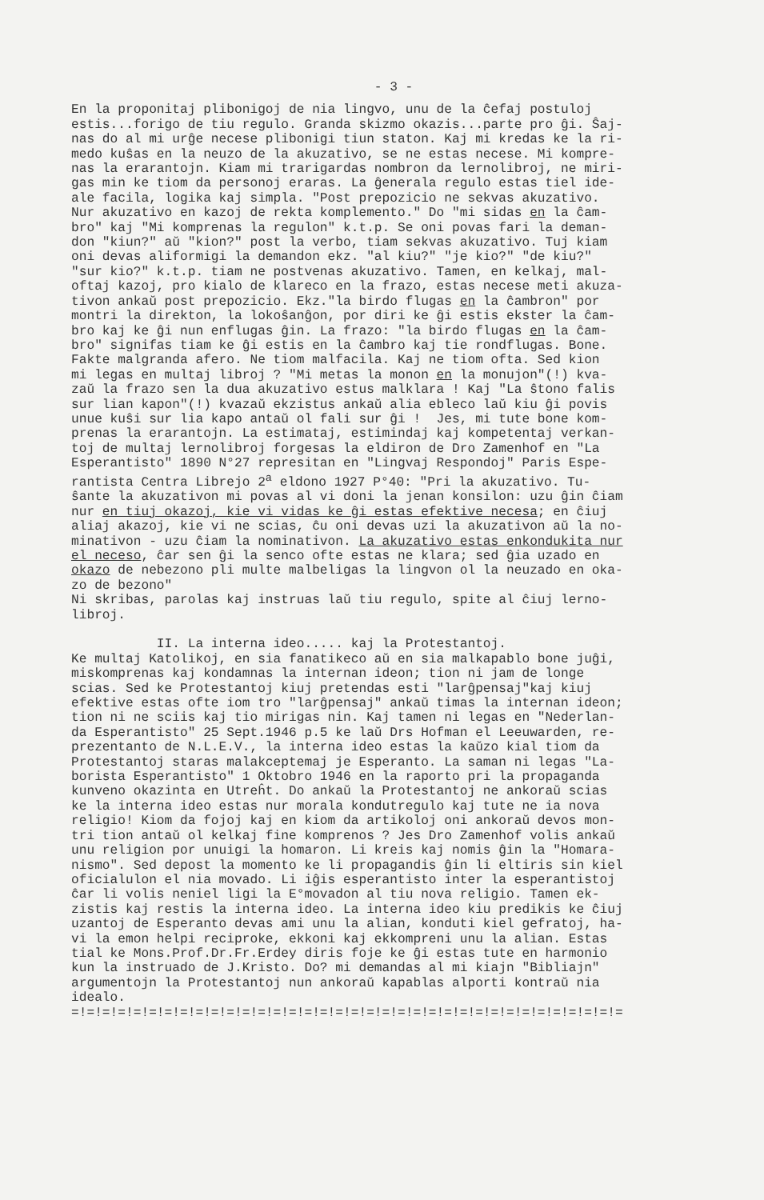- 3 -
En la proponitaj plibonigoj de nia lingvo, unu de la ĉefaj postuloj estis...forigo de tiu regulo. Granda skizmo okazis...parte pro ĝi. Ŝaj- nas do al mi urĝe necese plibonigi tiun staton. Kaj mi kredas ke la ri- medo kuŝas en la neuzo de la akuzativo, se ne estas necese. Mi kompre- nas la erarantojn. Kiam mi trarigardas nombron da lernolibroj, ne miri- gas min ke tiom da personoj eraras. La ĝenerala regulo estas tiel ide- ale facila, logika kaj simpla. "Post prepozicio ne sekvas akuzativo. Nur akuzativo en kazoj de rekta komplemento." Do "mi sidas en la ĉam- bro" kaj "Mi komprenas la regulon" k.t.p. Se oni povas fari la deman- don "kiun?" aŭ "kion?" post la verbo, tiam sekvas akuzativo. Tuj kiam oni devas aliformigi la demandon ekz. "al kiu?" "je kio?" "de kiu?" "sur kio?" k.t.p. tiam ne postvenas akuzativo. Tamen, en kelkaj, mal- oftaj kazoj, pro kialo de klareco en la frazo, estas necese meti akuza- tivon ankaŭ post prepozicio. Ekz."la birdo flugas en la ĉambron" por montri la direkton, la lokoŝanĝon, por diri ke ĝi estis ekster la ĉam- bro kaj ke ĝi nun enflugas ĝin. La frazo: "la birdo flugas en la ĉam- bro" signifas tiam ke ĝi estis en la ĉambro kaj tie rondflugas. Bone. Fakte malgranda afero. Ne tiom malfacila. Kaj ne tiom ofta. Sed kion mi legas en multaj libroj ? "Mi metas la monon en la monujon"(!) kva- zaŭ la frazo sen la dua akuzativo estus malklara ! Kaj "La ŝtono falis sur lian kapon"(!) kvazaŭ ekzistus ankaŭ alia ebleco laŭ kiu ĝi povis unue kuŝi sur lia kapo antaŭ ol fali sur ĝi ! Jes, mi tute bone kom- prenas la erarantojn. La estimataj, estimindaj kaj kompetentaj verkan- toj de multaj lernolibroj forgesas la eldiron de Dro Zamenhof en "La Esperantisto" 1890 N°27 represitan en "Lingvaj Respondoj" Paris Espe- rantista Centra Librejo 2<sup>a</sup> eldono 1927 P°40: "Pri la akuzativo. Tu- ŝante la akuzativon mi povas al vi doni la jenan konsilon: uzu ĝin ĉiam nur en tiuj okazoj, kie vi vidas ke ĝi estas efektive necesa; en ĉiuj aliaj akazoj, kie vi ne scias, ĉu oni devas uzi la akuzativon aŭ la no- minativon - uzu ĉiam la nominativon. La akuzativo estas enkondukita nur el neceso, ĉar sen ĝi la senco ofte estas ne klara; sed ĝia uzado en okazo de nebezono pli multe malbeligas la lingvon ol la neuzado en oka- zo de bezono" Ni skribas, parolas kaj instruas laŭ tiu regulo, spite al ĉiuj lerno- libroj. II. La interna ideo..... kaj la Protestantoj. Ke multaj Katolikoj, en sia fanatikeco aŭ en sia malkapablo bone juĝi, miskomprenas kaj kondamnas la internan ideon; tion ni jam de longe scias. Sed ke Protestantoj kiuj pretendas esti "larĝpensaj"kaj kiuj efektive estas ofte iom tro "larĝpensaj" ankaŭ timas la internan ideon; tion ni ne sciis kaj tio mirigas nin. Kaj tamen ni legas en "Nederlan- da Esperantisto" 25 Sept.1946 p.5 ke laŭ Drs Hofman el Leeuwarden, re- prezentanto de N.L.E.V., la interna ideo estas la kaŭzo kial tiom da Protestantoj staras malakceptemaj je Esperanto. La saman ni legas "La- borista Esperantisto" 1 Oktobro 1946 en la raporto pri la propaganda kunveno okazinta en Utreĥt. Do ankaŭ la Protestantoj ne ankoraŭ scias ke la interna ideo estas nur morala kondutregulo kaj tute ne ia nova religio! Kiom da fojoj kaj en kiom da artikoloj oni ankoraŭ devos mon- tri tion antaŭ ol kelkaj fine komprenos ? Jes Dro Zamenhof volis ankaŭ unu religion por unuigi la homaron. Li kreis kaj nomis ĝin la "Homara- nismo". Sed depost la momento ke li propagandis ĝin li eltiris sin kiel oficialulon el nia movado. Li iĝis esperantisto inter la esperantistoj ĉar li volis neniel ligi la E°movadon al tiu nova religio. Tamen ek- zistis kaj restis la interna ideo. La interna ideo kiu predikis ke ĉiuj uzantoj de Esperanto devas ami unu la alian, konduti kiel gefratoj, ha- vi la emon helpi reciproke, ekkoni kaj ekkompreni unu la alian. Estas tial ke Mons.Prof.Dr.Fr.Erdey diris foje ke ĝi estas tute en harmonio kun la instruado de J.Kristo. Do? mi demandas al mi kiajn "Bibliajn" argumentojn la Protestantoj nun ankoraŭ kapablas alporti kontraŭ nia idealo. =!=!=!=!=!=!=!=!=!=!=!=!=!=!=!=!=!=!=!=!=!=!=!=!=!=!=!=!=!=!=!=!=!=!=!=